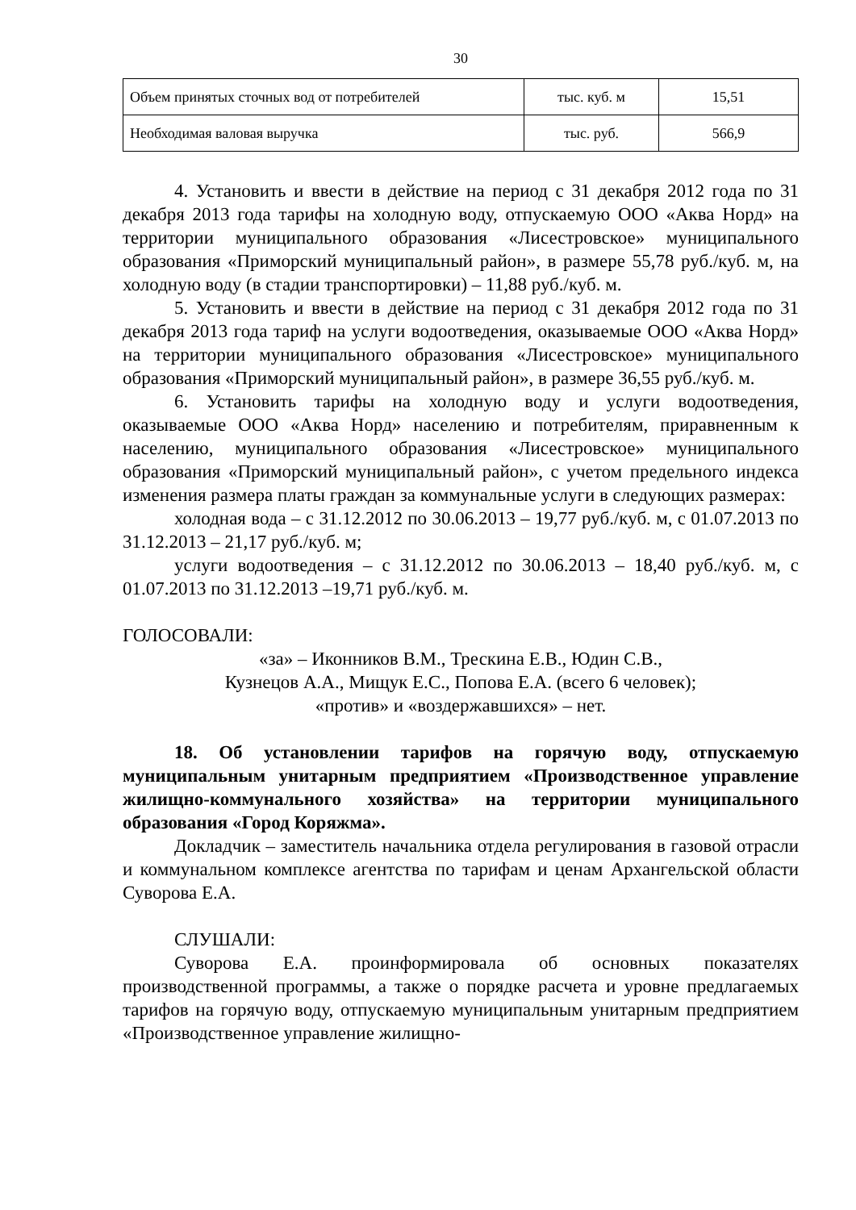30
| Объем принятых сточных вод от потребителей | тыс. куб. м | 15,51 |
| Необходимая валовая выручка | тыс. руб. | 566,9 |
4. Установить и ввести в действие на период с 31 декабря 2012 года по 31 декабря 2013 года тарифы на холодную воду, отпускаемую ООО «Аква Норд» на территории муниципального образования «Лисестровское» муниципального образования «Приморский муниципальный район», в размере 55,78 руб./куб. м, на холодную воду (в стадии транспортировки) – 11,88 руб./куб. м.
5. Установить и ввести в действие на период с 31 декабря 2012 года по 31 декабря 2013 года тариф на услуги водоотведения, оказываемые ООО «Аква Норд» на территории муниципального образования «Лисестровское» муниципального образования «Приморский муниципальный район», в размере 36,55 руб./куб. м.
6. Установить тарифы на холодную воду и услуги водоотведения, оказываемые ООО «Аква Норд» населению и потребителям, приравненным к населению, муниципального образования «Лисестровское» муниципального образования «Приморский муниципальный район», с учетом предельного индекса изменения размера платы граждан за коммунальные услуги в следующих размерах:
холодная вода – с 31.12.2012 по 30.06.2013 – 19,77 руб./куб. м, с 01.07.2013 по 31.12.2013 – 21,17 руб./куб. м;
услуги водоотведения – с 31.12.2012 по 30.06.2013 – 18,40 руб./куб. м, с 01.07.2013 по 31.12.2013 –19,71 руб./куб. м.
ГОЛОСОВАЛИ:
«за» – Иконников В.М., Трескина Е.В., Юдин С.В.,
Кузнецов А.А., Мищук Е.С., Попова Е.А. (всего 6 человек);
«против» и «воздержавшихся» – нет.
18. Об установлении тарифов на горячую воду, отпускаемую муниципальным унитарным предприятием «Производственное управление жилищно-коммунального хозяйства» на территории муниципального образования «Город Коряжма».
Докладчик – заместитель начальника отдела регулирования в газовой отрасли и коммунальном комплексе агентства по тарифам и ценам Архангельской области Суворова Е.А.
СЛУШАЛИ:
Суворова Е.А. проинформировала об основных показателях производственной программы, а также о порядке расчета и уровне предлагаемых тарифов на горячую воду, отпускаемую муниципальным унитарным предприятием «Производственное управление жилищно-